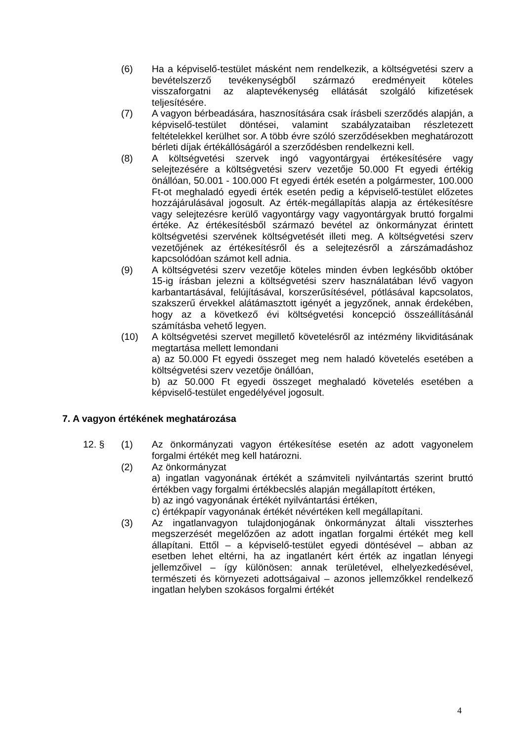(6) Ha a képviselő-testület másként nem rendelkezik, a költségvetési szerv a bevételszerző tevékenységből származó eredményeit köteles visszaforgatni az alaptevékenység ellátását szolgáló kifizetések teljesítésére.
(7) A vagyon bérbeadására, hasznosítására csak írásbeli szerződés alapján, a képviselő-testület döntései, valamint szabályzataiban részletezett feltételekkel kerülhet sor. A több évre szóló szerződésekben meghatározott bérleti díjak értékállóságáról a szerződésben rendelkezni kell.
(8) A költségvetési szervek ingó vagyontárgyai értékesítésére vagy selejtezésére a költségvetési szerv vezetője 50.000 Ft egyedi értékig önállóan, 50.001 - 100.000 Ft egyedi érték esetén a polgármester, 100.000 Ft-ot meghaladó egyedi érték esetén pedig a képviselő-testület előzetes hozzájárulásával jogosult. Az érték-megállapítás alapja az értékesítésre vagy selejtezésre kerülő vagyontárgy vagy vagyontárgyak bruttó forgalmi értéke. Az értékesítésből származó bevétel az önkormányzat érintett költségvetési szervének költségvetését illeti meg. A költségvetési szerv vezetőjének az értékesítésről és a selejtezésről a zárszámadáshoz kapcsolódóan számot kell adnia.
(9) A költségvetési szerv vezetője köteles minden évben legkésőbb október 15-ig írásban jelezni a költségvetési szerv használatában lévő vagyon karbantartásával, felújításával, korszerűsítésével, pótlásával kapcsolatos, szakszerű érvekkel alátámasztott igényét a jegyzőnek, annak érdekében, hogy az a következő évi költségvetési koncepció összeállításánál számításba vehető legyen.
(10) A költségvetési szervet megillető követelésről az intézmény likviditásának megtartása mellett lemondani
a) az 50.000 Ft egyedi összeget meg nem haladó követelés esetében a költségvetési szerv vezetője önállóan,
b) az 50.000 Ft egyedi összeget meghaladó követelés esetében a képviselő-testület engedélyével jogosult.
7. A vagyon értékének meghatározása
12. § (1) Az önkormányzati vagyon értékesítése esetén az adott vagyonelem forgalmi értékét meg kell határozni.
(2) Az önkormányzat
a) ingatlan vagyonának értékét a számviteli nyilvántartás szerint bruttó értékben vagy forgalmi értékbecslés alapján megállapított értéken,
b) az ingó vagyonának értékét nyilvántartási értéken,
c) értékpapír vagyonának értékét névértéken kell megállapítani.
(3) Az ingatlanvagyon tulajdonjogának önkormányzat általi visszterhes megszerzését megelőzően az adott ingatlan forgalmi értékét meg kell állapítani. Ettől – a képviselő-testület egyedi döntésével – abban az esetben lehet eltérni, ha az ingatlanért kért érték az ingatlan lényegi jellemzőivel – így különösen: annak területével, elhelyezkedésével, természeti és környezeti adottságaival – azonos jellemzőkkel rendelkező ingatlan helyben szokásos forgalmi értékét
4